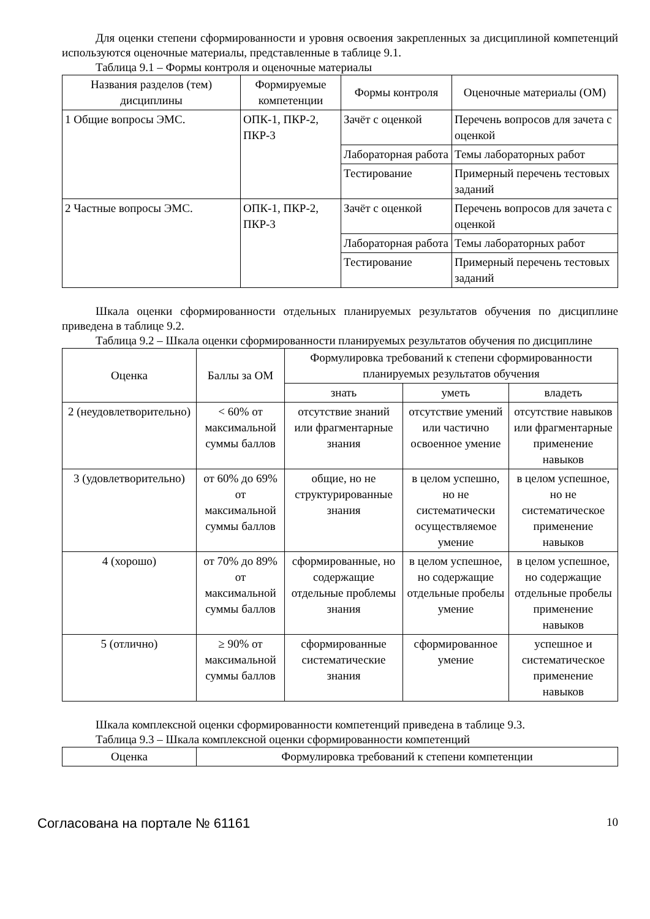Для оценки степени сформированности и уровня освоения закрепленных за дисциплиной компетенций используются оценочные материалы, представленные в таблице 9.1.
Таблица 9.1 – Формы контроля и оценочные материалы
| Названия разделов (тем) дисциплины | Формируемые компетенции | Формы контроля | Оценочные материалы (ОМ) |
| --- | --- | --- | --- |
| 1 Общие вопросы ЭМС. | ОПК-1, ПКР-2, ПКР-3 | Зачёт с оценкой | Перечень вопросов для зачета с оценкой |
| | | Лабораторная работа | Темы лабораторных работ |
| | | Тестирование | Примерный перечень тестовых заданий |
| 2 Частные вопросы ЭМС. | ОПК-1, ПКР-2, ПКР-3 | Зачёт с оценкой | Перечень вопросов для зачета с оценкой |
| | | Лабораторная работа | Темы лабораторных работ |
| | | Тестирование | Примерный перечень тестовых заданий |
Шкала оценки сформированности отдельных планируемых результатов обучения по дисциплине приведена в таблице 9.2.
Таблица 9.2 – Шкала оценки сформированности планируемых результатов обучения по дисциплине
| Оценка | Баллы за ОМ | Формулировка требований к степени сформированности планируемых результатов обучения | | |
| --- | --- | --- | --- | --- |
| | | знать | уметь | владеть |
| 2 (неудовлетворительно) | < 60% от максимальной суммы баллов | отсутствие знаний или фрагментарные знания | отсутствие умений или частично освоенное умение | отсутствие навыков или фрагментарные применение навыков |
| 3 (удовлетворительно) | от 60% до 69% от максимальной суммы баллов | общие, но не структурированные знания | в целом успешно, но не систематически осуществляемое умение | в целом успешное, но не систематическое применение навыков |
| 4 (хорошо) | от 70% до 89% от максимальной суммы баллов | сформированные, но содержащие отдельные проблемы знания | в целом успешное, но содержащие отдельные пробелы умение | в целом успешное, но содержащие отдельные пробелы применение навыков |
| 5 (отлично) | ≥ 90% от максимальной суммы баллов | сформированные систематические знания | сформированное умение | успешное и систематическое применение навыков |
Шкала комплексной оценки сформированности компетенций приведена в таблице 9.3.
Таблица 9.3 – Шкала комплексной оценки сформированности компетенций
| Оценка | Формулировка требований к степени компетенции |
| --- | --- |
Согласована на портале № 61161 10